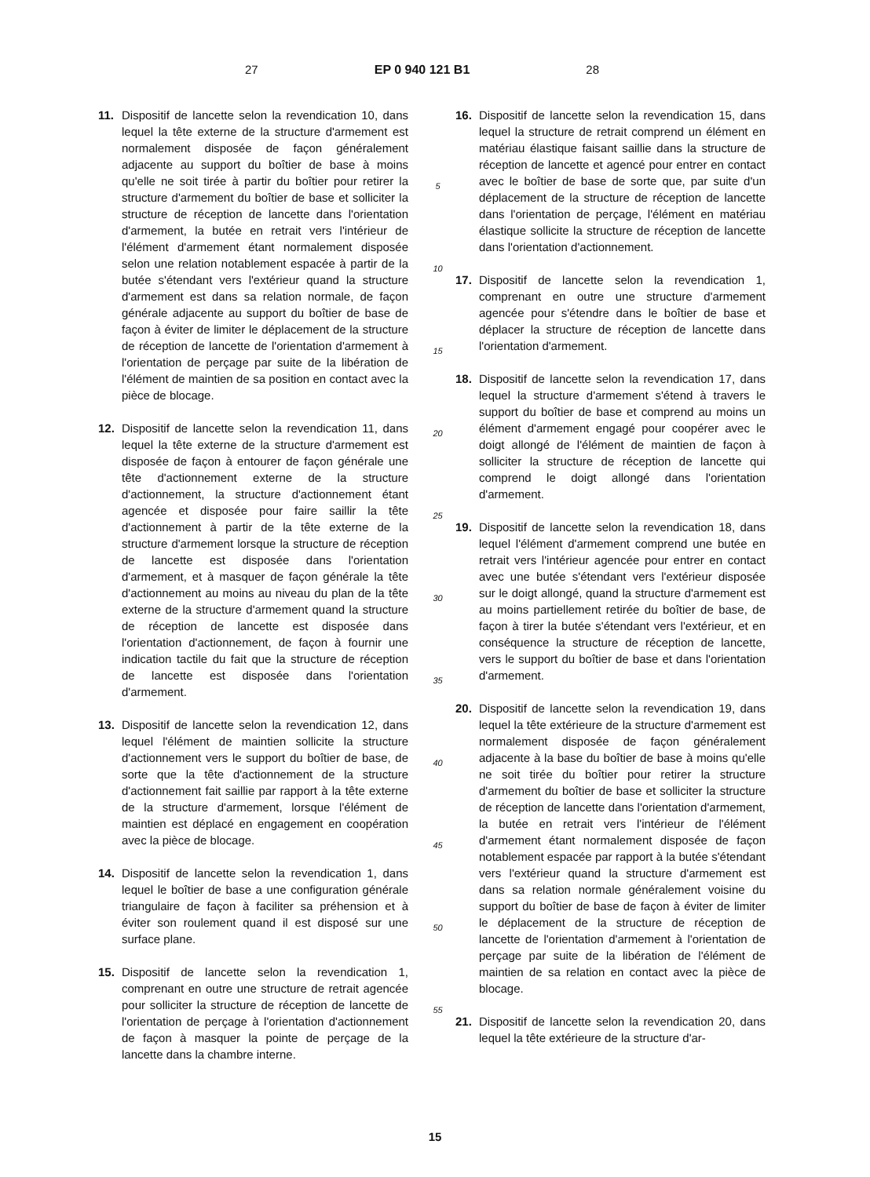27 EP 0 940 121 B1 28
11. Dispositif de lancette selon la revendication 10, dans lequel la tête externe de la structure d'armement est normalement disposée de façon généralement adjacente au support du boîtier de base à moins qu'elle ne soit tirée à partir du boîtier pour retirer la structure d'armement du boîtier de base et solliciter la structure de réception de lancette dans l'orientation d'armement, la butée en retrait vers l'intérieur de l'élément d'armement étant normalement disposée selon une relation notablement espacée à partir de la butée s'étendant vers l'extérieur quand la structure d'armement est dans sa relation normale, de façon générale adjacente au support du boîtier de base de façon à éviter de limiter le déplacement de la structure de réception de lancette de l'orientation d'armement à l'orientation de perçage par suite de la libération de l'élément de maintien de sa position en contact avec la pièce de blocage.
12. Dispositif de lancette selon la revendication 11, dans lequel la tête externe de la structure d'armement est disposée de façon à entourer de façon générale une tête d'actionnement externe de la structure d'actionnement, la structure d'actionnement étant agencée et disposée pour faire saillir la tête d'actionnement à partir de la tête externe de la structure d'armement lorsque la structure de réception de lancette est disposée dans l'orientation d'armement, et à masquer de façon générale la tête d'actionnement au moins au niveau du plan de la tête externe de la structure d'armement quand la structure de réception de lancette est disposée dans l'orientation d'actionnement, de façon à fournir une indication tactile du fait que la structure de réception de lancette est disposée dans l'orientation d'armement.
13. Dispositif de lancette selon la revendication 12, dans lequel l'élément de maintien sollicite la structure d'actionnement vers le support du boîtier de base, de sorte que la tête d'actionnement de la structure d'actionnement fait saillie par rapport à la tête externe de la structure d'armement, lorsque l'élément de maintien est déplacé en engagement en coopération avec la pièce de blocage.
14. Dispositif de lancette selon la revendication 1, dans lequel le boîtier de base a une configuration générale triangulaire de façon à faciliter sa préhension et à éviter son roulement quand il est disposé sur une surface plane.
15. Dispositif de lancette selon la revendication 1, comprenant en outre une structure de retrait agencée pour solliciter la structure de réception de lancette de l'orientation de perçage à l'orientation d'actionnement de façon à masquer la pointe de perçage de la lancette dans la chambre interne.
5
10
15
20
25
30
35
40
45
50
55
16. Dispositif de lancette selon la revendication 15, dans lequel la structure de retrait comprend un élément en matériau élastique faisant saillie dans la structure de réception de lancette et agencé pour entrer en contact avec le boîtier de base de sorte que, par suite d'un déplacement de la structure de réception de lancette dans l'orientation de perçage, l'élément en matériau élastique sollicite la structure de réception de lancette dans l'orientation d'actionnement.
17. Dispositif de lancette selon la revendication 1, comprenant en outre une structure d'armement agencée pour s'étendre dans le boîtier de base et déplacer la structure de réception de lancette dans l'orientation d'armement.
18. Dispositif de lancette selon la revendication 17, dans lequel la structure d'armement s'étend à travers le support du boîtier de base et comprend au moins un élément d'armement engagé pour coopérer avec le doigt allongé de l'élément de maintien de façon à solliciter la structure de réception de lancette qui comprend le doigt allongé dans l'orientation d'armement.
19. Dispositif de lancette selon la revendication 18, dans lequel l'élément d'armement comprend une butée en retrait vers l'intérieur agencée pour entrer en contact avec une butée s'étendant vers l'extérieur disposée sur le doigt allongé, quand la structure d'armement est au moins partiellement retirée du boîtier de base, de façon à tirer la butée s'étendant vers l'extérieur, et en conséquence la structure de réception de lancette, vers le support du boîtier de base et dans l'orientation d'armement.
20. Dispositif de lancette selon la revendication 19, dans lequel la tête extérieure de la structure d'armement est normalement disposée de façon généralement adjacente à la base du boîtier de base à moins qu'elle ne soit tirée du boîtier pour retirer la structure d'armement du boîtier de base et solliciter la structure de réception de lancette dans l'orientation d'armement, la butée en retrait vers l'intérieur de l'élément d'armement étant normalement disposée de façon notablement espacée par rapport à la butée s'étendant vers l'extérieur quand la structure d'armement est dans sa relation normale généralement voisine du support du boîtier de base de façon à éviter de limiter le déplacement de la structure de réception de lancette de l'orientation d'armement à l'orientation de perçage par suite de la libération de l'élément de maintien de sa relation en contact avec la pièce de blocage.
21. Dispositif de lancette selon la revendication 20, dans lequel la tête extérieure de la structure d'ar-
15